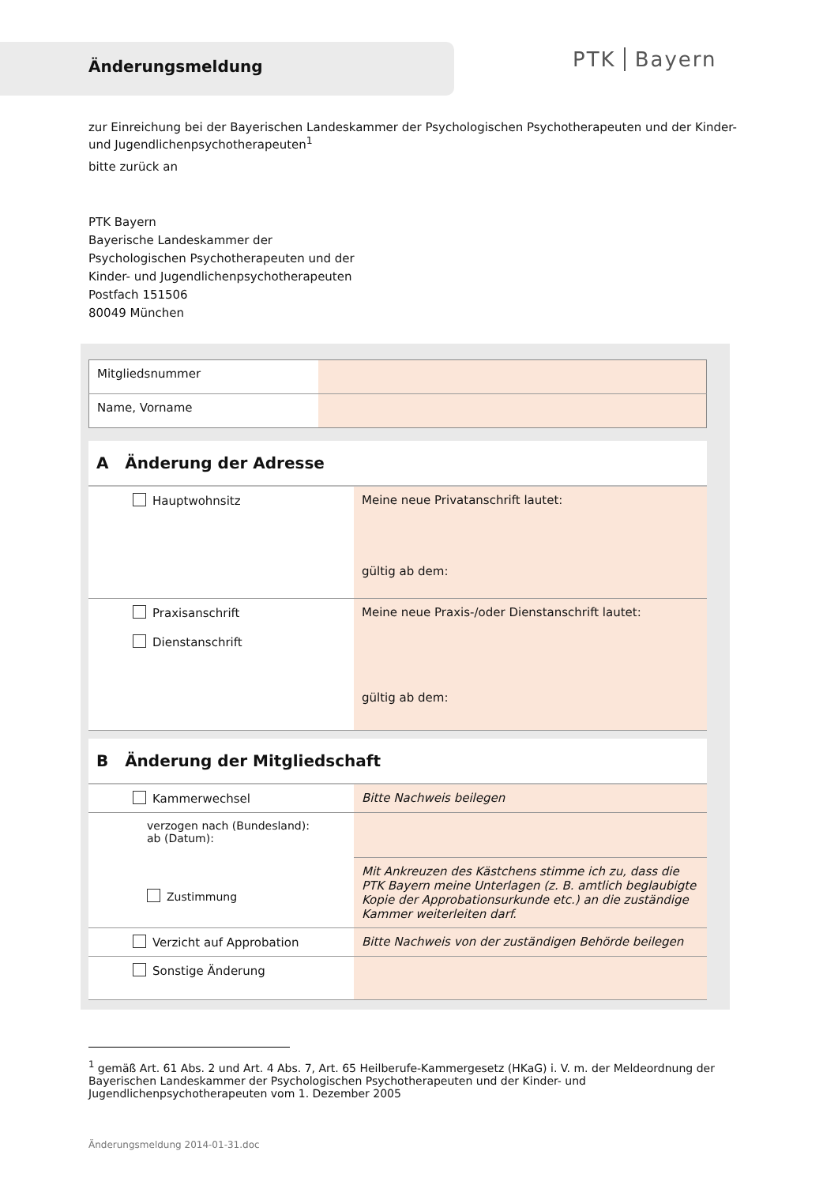Änderungsmeldung
PTK Bayern
zur Einreichung bei der Bayerischen Landeskammer der Psychologischen Psychotherapeuten und der Kinder- und Jugendlichenpsychotherapeuten<sup>1</sup>
bitte zurück an
PTK Bayern
Bayerische Landeskammer der
Psychologischen Psychotherapeuten und der
Kinder- und Jugendlichenpsychotherapeuten
Postfach 151506
80049 München
| Mitgliedsnummer | |
| Name, Vorname | |
| A Änderung der Adresse | |
| Hauptwohnsitz | Meine neue Privatanschrift lautet: gültig ab dem: |
| Praxisanschrift Dienstanschrift | Meine neue Praxis-/oder Dienstanschrift lautet: gültig ab dem: |
| B Änderung der Mitgliedschaft | |
| Kammerwechsel | Bitte Nachweis beilegen |
| verzogen nach (Bundesland): ab (Datum): | |
| Zustimmung | Mit Ankreuzen des Kästchens stimme ich zu, dass die PTK Bayern meine Unterlagen (z. B. amtlich beglaubigte Kopie der Approbationsurkunde etc.) an die zuständige Kammer weiterleiten darf. |
| Verzicht auf Approbation | Bitte Nachweis von der zuständigen Behörde beilegen |
| Sonstige Änderung | |
<sup>1</sup> gemäß Art. 61 Abs. 2 und Art. 4 Abs. 7, Art. 65 Heilberufe-Kammergesetz (HKaG) i. V. m. der Meldeordnung der Bayerischen Landeskammer der Psychologischen Psychotherapeuten und der Kinder- und Jugendlichenpsychotherapeuten vom 1. Dezember 2005
Änderungsmeldung 2014-01-31.doc